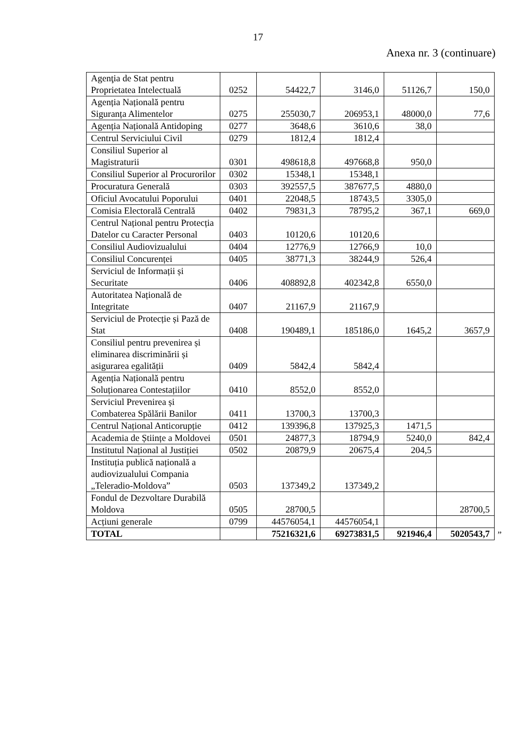17
Anexa nr. 3 (continuare)
| Agenţia de Stat pentru Proprietatea Intelectuală | 0252 | 54422,7 | 3146,0 | 51126,7 | 150,0 |
| Agenția Națională pentru Siguranța Alimentelor | 0275 | 255030,7 | 206953,1 | 48000,0 | 77,6 |
| Agenția Națională Antidoping | 0277 | 3648,6 | 3610,6 | 38,0 | |
| Centrul Serviciului Civil | 0279 | 1812,4 | 1812,4 | | |
| Consiliul Superior al Magistraturii | 0301 | 498618,8 | 497668,8 | 950,0 | |
| Consiliul Superior al Procurorilor | 0302 | 15348,1 | 15348,1 | | |
| Procuratura Generală | 0303 | 392557,5 | 387677,5 | 4880,0 | |
| Oficiul Avocatului Poporului | 0401 | 22048,5 | 18743,5 | 3305,0 | |
| Comisia Electorală Centrală | 0402 | 79831,3 | 78795,2 | 367,1 | 669,0 |
| Centrul Național pentru Protecția Datelor cu Caracter Personal | 0403 | 10120,6 | 10120,6 | | |
| Consiliul Audiovizualului | 0404 | 12776,9 | 12766,9 | 10,0 | |
| Consiliul Concurenței | 0405 | 38771,3 | 38244,9 | 526,4 | |
| Serviciul de Informații și Securitate | 0406 | 408892,8 | 402342,8 | 6550,0 | |
| Autoritatea Națională de Integritate | 0407 | 21167,9 | 21167,9 | | |
| Serviciul de Protecție și Pază de Stat | 0408 | 190489,1 | 185186,0 | 1645,2 | 3657,9 |
| Consiliul pentru prevenirea și eliminarea discriminării și asigurarea egalității | 0409 | 5842,4 | 5842,4 | | |
| Agenția Națională pentru Soluționarea Contestațiilor | 0410 | 8552,0 | 8552,0 | | |
| Serviciul Prevenirea și Combaterea Spălării Banilor | 0411 | 13700,3 | 13700,3 | | |
| Centrul Național Anticorupție | 0412 | 139396,8 | 137925,3 | 1471,5 | |
| Academia de Științe a Moldovei | 0501 | 24877,3 | 18794,9 | 5240,0 | 842,4 |
| Institutul Național al Justiției | 0502 | 20879,9 | 20675,4 | 204,5 | |
| Instituția publică națională a audiovizualului Compania „Teleradio-Moldova” | 0503 | 137349,2 | 137349,2 | | |
| Fondul de Dezvoltare Durabilă Moldova | 0505 | 28700,5 | | | 28700,5 |
| Acțiuni generale | 0799 | 44576054,1 | 44576054,1 | | |
| TOTAL | | 75216321,6 | 69273831,5 | 921946,4 | 5020543,7 |
”